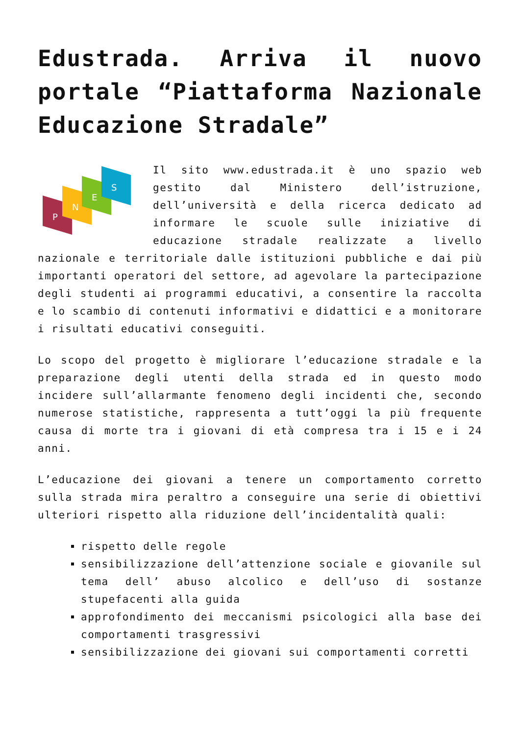Edustrada. Arriva il nuovo portale “Piattaforma Nazionale Educazione Stradale”
P
N
E
S
Il sito www.edustrada.it è uno spazio web gestito dal Ministero dell’istruzione, dell’università e della ricerca dedicato ad informare le scuole sulle iniziative di educazione stradale realizzate a livello nazionale e territoriale dalle istituzioni pubbliche e dai più importanti operatori del settore, ad agevolare la partecipazione degli studenti ai programmi educativi, a consentire la raccolta e lo scambio di contenuti informativi e didattici e a monitorare i risultati educativi conseguiti.
Lo scopo del progetto è migliorare l’educazione stradale e la preparazione degli utenti della strada ed in questo modo incidere sull’allarmante fenomeno degli incidenti che, secondo numerose statistiche, rappresenta a tutt’oggi la più frequente causa di morte tra i giovani di età compresa tra i 15 e i 24 anni.
L’educazione dei giovani a tenere un comportamento corretto sulla strada mira peraltro a conseguire una serie di obiettivi ulteriori rispetto alla riduzione dell’incidentalità quali:
rispetto delle regole
sensibilizzazione dell’attenzione sociale e giovanile sul tema dell’ abuso alcolico e dell’uso di sostanze stupefacenti alla guida
approfondimento dei meccanismi psicologici alla base dei comportamenti trasgressivi
sensibilizzazione dei giovani sui comportamenti corretti